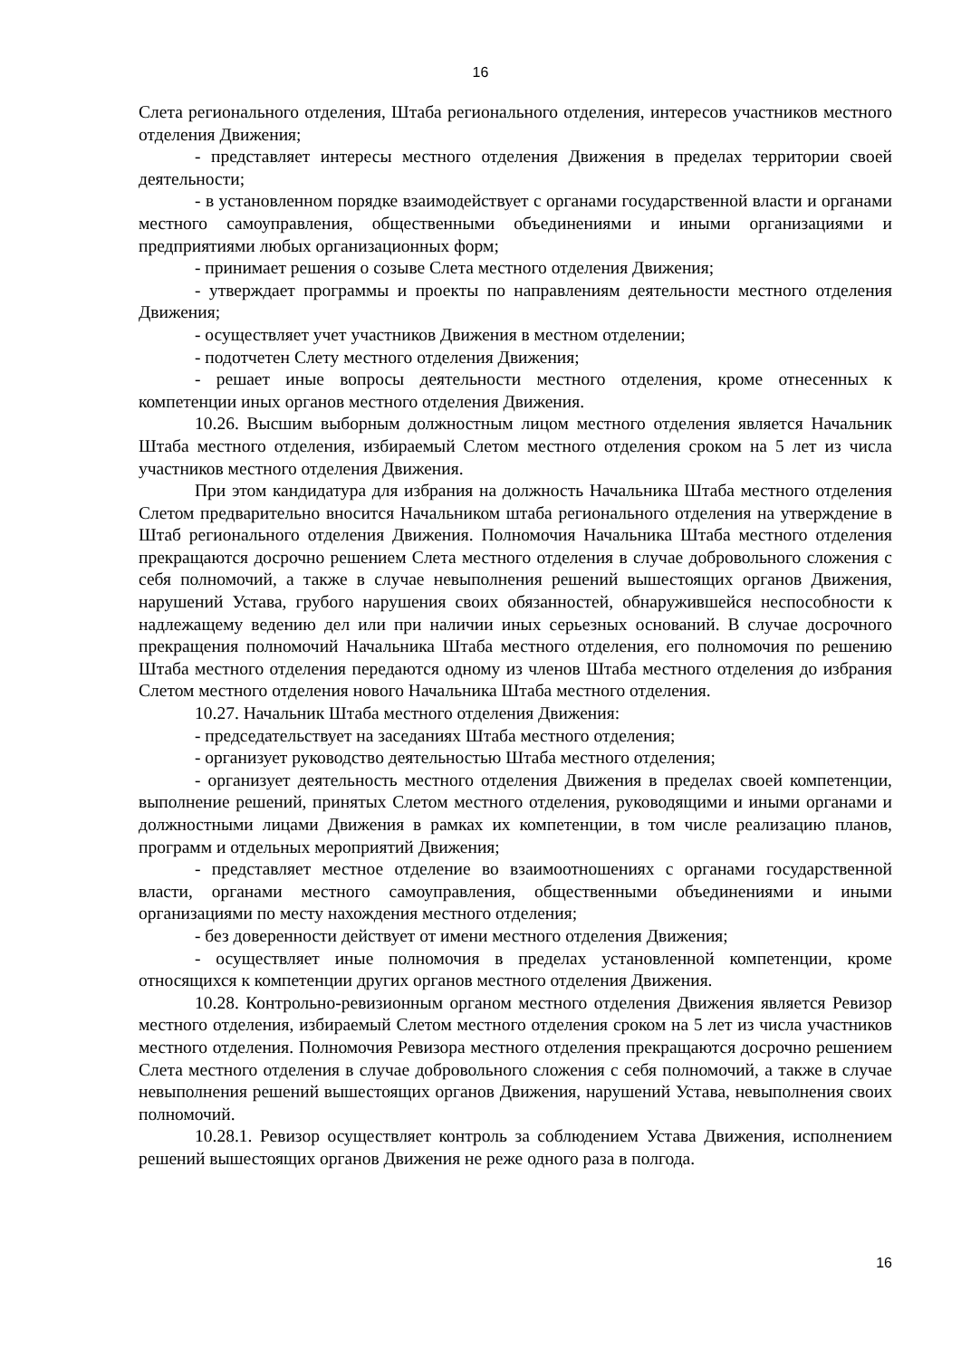16
Слета регионального отделения, Штаба регионального отделения, интересов участников местного отделения Движения;
- представляет интересы местного отделения Движения в пределах территории своей деятельности;
- в установленном порядке взаимодействует с органами государственной власти и органами местного самоуправления, общественными объединениями и иными организациями и предприятиями любых организационных форм;
- принимает решения о созыве Слета местного отделения Движения;
- утверждает программы и проекты по направлениям деятельности местного отделения Движения;
- осуществляет учет участников Движения в местном отделении;
- подотчетен Слету местного отделения Движения;
- решает иные вопросы деятельности местного отделения, кроме отнесенных к компетенции иных органов местного отделения Движения.
10.26. Высшим выборным должностным лицом местного отделения является Начальник Штаба местного отделения, избираемый Слетом местного отделения сроком на 5 лет из числа участников местного отделения Движения.
При этом кандидатура для избрания на должность Начальника Штаба местного отделения Слетом предварительно вносится Начальником штаба регионального отделения на утверждение в Штаб регионального отделения Движения. Полномочия Начальника Штаба местного отделения прекращаются досрочно решением Слета местного отделения в случае добровольного сложения с себя полномочий, а также в случае невыполнения решений вышестоящих органов Движения, нарушений Устава, грубого нарушения своих обязанностей, обнаружившейся неспособности к надлежащему ведению дел или при наличии иных серьезных оснований. В случае досрочного прекращения полномочий Начальника Штаба местного отделения, его полномочия по решению Штаба местного отделения передаются одному из членов Штаба местного отделения до избрания Слетом местного отделения нового Начальника Штаба местного отделения.
10.27. Начальник Штаба местного отделения Движения:
- председательствует на заседаниях Штаба местного отделения;
- организует руководство деятельностью Штаба местного отделения;
- организует деятельность местного отделения Движения в пределах своей компетенции, выполнение решений, принятых Слетом местного отделения, руководящими и иными органами и должностными лицами Движения в рамках их компетенции, в том числе реализацию планов, программ и отдельных мероприятий Движения;
- представляет местное отделение во взаимоотношениях с органами государственной власти, органами местного самоуправления, общественными объединениями и иными организациями по месту нахождения местного отделения;
- без доверенности действует от имени местного отделения Движения;
- осуществляет иные полномочия в пределах установленной компетенции, кроме относящихся к компетенции других органов местного отделения Движения.
10.28. Контрольно-ревизионным органом местного отделения Движения является Ревизор местного отделения, избираемый Слетом местного отделения сроком на 5 лет из числа участников местного отделения. Полномочия Ревизора местного отделения прекращаются досрочно решением Слета местного отделения в случае добровольного сложения с себя полномочий, а также в случае невыполнения решений вышестоящих органов Движения, нарушений Устава, невыполнения своих полномочий.
10.28.1. Ревизор осуществляет контроль за соблюдением Устава Движения, исполнением решений вышестоящих органов Движения не реже одного раза в полгода.
16